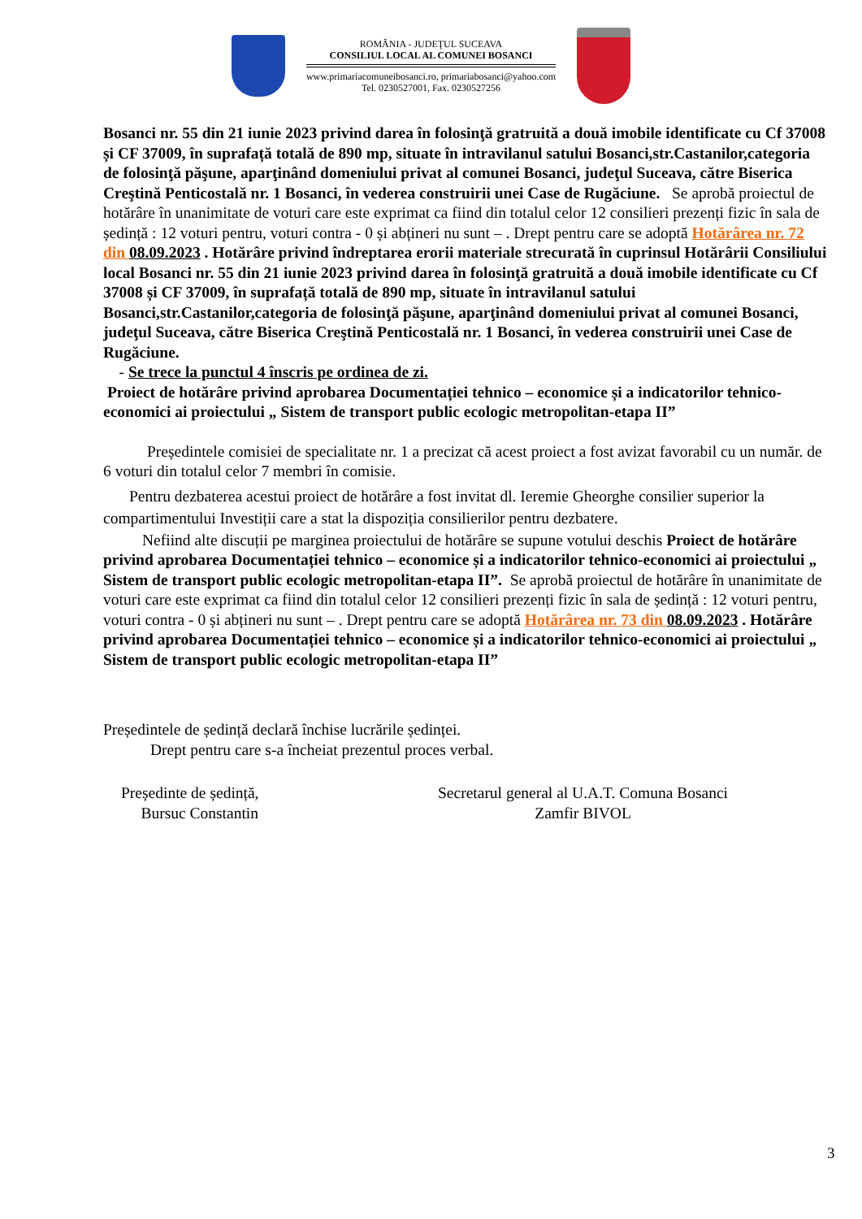ROMÂNIA - JUDEŢUL SUCEAVA
CONSILIUL LOCAL AL COMUNEI BOSANCI
www.primariacomuneibosanci.ro, primariabosanci@yahoo.com
Tel. 0230527001, Fax. 0230527256
Bosanci nr. 55 din 21 iunie 2023 privind darea în folosinţă gratruită a două imobile identificate cu Cf 37008 și CF 37009, în suprafață totală de 890 mp, situate în intravilanul satului Bosanci,str.Castanilor,categoria de folosinţă păşune, aparţinând domeniului privat al comunei Bosanci, judeţul Suceava, către Biserica Creştină Penticostală nr. 1 Bosanci, în vederea construirii unei Case de Rugăciune. Se aprobă proiectul de hotărâre în unanimitate de voturi care este exprimat ca fiind din totalul celor 12 consilieri prezenți fizic în sala de ședință : 12 voturi pentru, voturi contra - 0 și abțineri nu sunt – . Drept pentru care se adoptă Hotărârea nr. 72 din 08.09.2023 . Hotărâre privind îndreptarea erorii materiale strecurată în cuprinsul Hotărârii Consiliului local Bosanci nr. 55 din 21 iunie 2023 privind darea în folosinţă gratruită a două imobile identificate cu Cf 37008 și CF 37009, în suprafață totală de 890 mp, situate în intravilanul satului Bosanci,str.Castanilor,categoria de folosinţă păşune, aparţinând domeniului privat al comunei Bosanci, judeţul Suceava, către Biserica Creştină Penticostală nr. 1 Bosanci, în vederea construirii unei Case de Rugăciune.
- Se trece la punctul 4 înscris pe ordinea de zi.
Proiect de hotărâre privind aprobarea Documentației tehnico – economice și a indicatorilor tehnico-economici ai proiectului „ Sistem de transport public ecologic metropolitan-etapa II”
Președintele comisiei de specialitate nr. 1 a precizat că acest proiect a fost avizat favorabil cu un număr. de 6 voturi din totalul celor 7 membri în comisie.
Pentru dezbaterea acestui proiect de hotărâre a fost invitat dl. Ieremie Gheorghe consilier superior la compartimentului Investiții care a stat la dispoziția consilierilor pentru dezbatere.
Nefiind alte discuții pe marginea proiectului de hotărâre se supune votului deschis Proiect de hotărâre privind aprobarea Documentației tehnico – economice și a indicatorilor tehnico-economici ai proiectului „ Sistem de transport public ecologic metropolitan-etapa II”. Se aprobă proiectul de hotărâre în unanimitate de voturi care este exprimat ca fiind din totalul celor 12 consilieri prezenți fizic în sala de ședință : 12 voturi pentru, voturi contra - 0 și abțineri nu sunt – . Drept pentru care se adoptă Hotărârea nr. 73 din 08.09.2023 . Hotărâre privind aprobarea Documentației tehnico – economice și a indicatorilor tehnico-economici ai proiectului „ Sistem de transport public ecologic metropolitan-etapa II”
Președintele de ședință declară închise lucrările ședinței.
Drept pentru care s-a încheiat prezentul proces verbal.
Președinte de ședință,
Bursuc Constantin
Secretarul general al U.A.T. Comuna Bosanci
Zamfir BIVOL
3